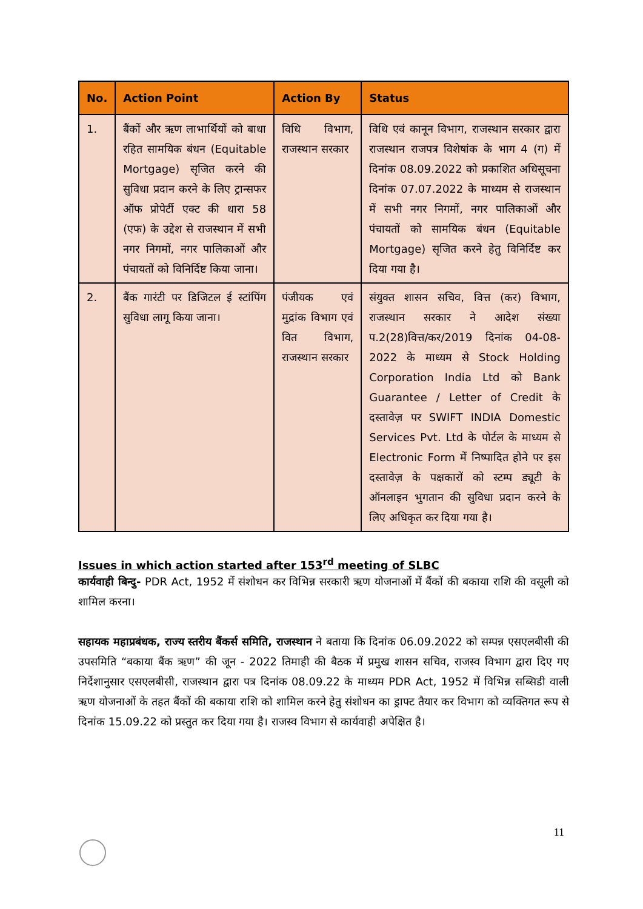| No. | Action Point | Action By | Status |
| --- | --- | --- | --- |
| 1. | बैंकों और ऋण लाभार्थियों को बाधा रहित सामयिक बंधन (Equitable Mortgage) सृजित करने की सुविधा प्रदान करने के लिए ट्रान्सफर ऑफ प्रोपेर्टी एक्ट की धारा 58 (एफ) के उद्देश से राजस्थान में सभी नगर निगमों, नगर पालिकाओं और पंचायतों को विनिर्दिष्ट किया जाना। | विधि विभाग, राजस्थान सरकार | विधि एवं कानून विभाग, राजस्थान सरकार द्वारा राजस्थान राजपत्र विशेषांक के भाग 4 (ग) में दिनांक 08.09.2022 को प्रकाशित अधिसूचना दिनांक 07.07.2022 के माध्यम से राजस्थान में सभी नगर निगमों, नगर पालिकाओं और पंचायतों को सामयिक बंधन (Equitable Mortgage) सृजित करने हेतु विनिर्दिष्ट कर दिया गया है। |
| 2. | बैंक गारंटी पर डिजिटल ई स्टांपिंग सुविधा लागू किया जाना। | पंजीयक एवं मुद्रांक विभाग एवं वित विभाग, राजस्थान सरकार | संयुक्त शासन सचिव, वित्त (कर) विभाग, राजस्थान सरकार ने आदेश संख्या प.2(28)वित्त/कर/2019 दिनांक 04-08-2022 के माध्यम से Stock Holding Corporation India Ltd को Bank Guarantee / Letter of Credit के दस्तावेज़ पर SWIFT INDIA Domestic Services Pvt. Ltd के पोर्टल के माध्यम से Electronic Form में निष्पादित होने पर इस दस्तावेज़ के पक्षकारों को स्टम्प ड्यूटी के ऑनलाइन भुगतान की सुविधा प्रदान करने के लिए अधिकृत कर दिया गया है। |
Issues in which action started after 153<sup>rd</sup> meeting of SLBC
कार्यवाही बिन्दु- PDR Act, 1952 में संशोधन कर विभिन्न सरकारी ऋण योजनाओं में बैंकों की बकाया राशि की वसूली को शामिल करना।
सहायक महाप्रबंधक, राज्य स्तरीय बैंकर्स समिति, राजस्थान ने बताया कि दिनांक 06.09.2022 को सम्पन्न एसएलबीसी की उपसमिति “बकाया बैंक ऋण” की जून - 2022 तिमाही की बैठक में प्रमुख शासन सचिव, राजस्व विभाग द्वारा दिए गए निर्देशानुसार एसएलबीसी, राजस्थान द्वारा पत्र दिनांक 08.09.22 के माध्यम PDR Act, 1952 में विभिन्न सब्सिडी वाली ऋण योजनाओं के तहत बैंकों की बकाया राशि को शामिल करने हेतु संशोधन का ड्राफ्ट तैयार कर विभाग को व्यक्तिगत रूप से दिनांक 15.09.22 को प्रस्तुत कर दिया गया है। राजस्व विभाग से कार्यवाही अपेक्षित है।
11